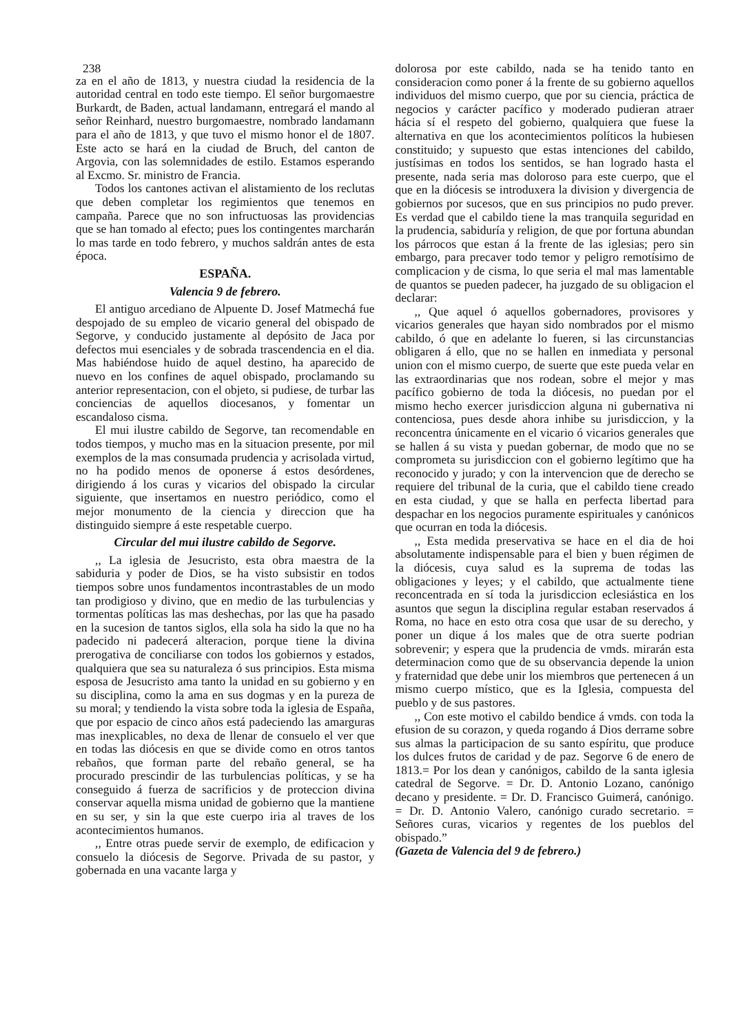238
za en el año de 1813, y nuestra ciudad la residencia de la autoridad central en todo este tiempo. El señor burgomaestre Burkardt, de Baden, actual landamann, entregará el mando al señor Reinhard, nuestro burgomaestre, nombrado landamann para el año de 1813, y que tuvo el mismo honor el de 1807. Este acto se hará en la ciudad de Bruch, del canton de Argovia, con las solemnidades de estilo. Estamos esperando al Excmo. Sr. ministro de Francia.
Todos los cantones activan el alistamiento de los reclutas que deben completar los regimientos que tenemos en campaña. Parece que no son infructuosas las providencias que se han tomado al efecto; pues los contingentes marcharán lo mas tarde en todo febrero, y muchos saldrán antes de esta época.
ESPAÑA.
Valencia 9 de febrero.
El antiguo arcediano de Alpuente D. Josef Matmechá fue despojado de su empleo de vicario general del obispado de Segorve, y conducido justamente al depósito de Jaca por defectos mui esenciales y de sobrada trascendencia en el dia. Mas habiéndose huido de aquel destino, ha aparecido de nuevo en los confines de aquel obispado, proclamando su anterior representacion, con el objeto, si pudiese, de turbar las conciencias de aquellos diocesanos, y fomentar un escandaloso cisma.
El mui ilustre cabildo de Segorve, tan recomendable en todos tiempos, y mucho mas en la situacion presente, por mil exemplos de la mas consumada prudencia y acrisolada virtud, no ha podido menos de oponerse á estos desórdenes, dirigiendo á los curas y vicarios del obispado la circular siguiente, que insertamos en nuestro periódico, como el mejor monumento de la ciencia y direccion que ha distinguido siempre á este respetable cuerpo.
Circular del mui ilustre cabildo de Segorve.
,, La iglesia de Jesucristo, esta obra maestra de la sabiduria y poder de Dios, se ha visto subsistir en todos tiempos sobre unos fundamentos incontrastables de un modo tan prodigioso y divino, que en medio de las turbulencias y tormentas políticas las mas deshechas, por las que ha pasado en la sucesion de tantos siglos, ella sola ha sido la que no ha padecido ni padecerá alteracion, porque tiene la divina prerogativa de conciliarse con todos los gobiernos y estados, qualquiera que sea su naturaleza ó sus principios. Esta misma esposa de Jesucristo ama tanto la unidad en su gobierno y en su disciplina, como la ama en sus dogmas y en la pureza de su moral; y tendiendo la vista sobre toda la iglesia de España, que por espacio de cinco años está padeciendo las amarguras mas inexplicables, no dexa de llenar de consuelo el ver que en todas las diócesis en que se divide como en otros tantos rebaños, que forman parte del rebaño general, se ha procurado prescindir de las turbulencias políticas, y se ha conseguido á fuerza de sacrificios y de proteccion divina conservar aquella misma unidad de gobierno que la mantiene en su ser, y sin la que este cuerpo iria al traves de los acontecimientos humanos.
,, Entre otras puede servir de exemplo, de edificacion y consuelo la diócesis de Segorve. Privada de su pastor, y gobernada en una vacante larga y
dolorosa por este cabildo, nada se ha tenido tanto en consideracion como poner á la frente de su gobierno aquellos individuos del mismo cuerpo, que por su ciencia, práctica de negocios y carácter pacífico y moderado pudieran atraer hácia sí el respeto del gobierno, qualquiera que fuese la alternativa en que los acontecimientos políticos la hubiesen constituido; y supuesto que estas intenciones del cabildo, justísimas en todos los sentidos, se han logrado hasta el presente, nada seria mas doloroso para este cuerpo, que el que en la diócesis se introduxera la division y divergencia de gobiernos por sucesos, que en sus principios no pudo prever. Es verdad que el cabildo tiene la mas tranquila seguridad en la prudencia, sabiduría y religion, de que por fortuna abundan los párrocos que estan á la frente de las iglesias; pero sin embargo, para precaver todo temor y peligro remotísimo de complicacion y de cisma, lo que seria el mal mas lamentable de quantos se pueden padecer, ha juzgado de su obligacion el declarar:
,, Que aquel ó aquellos gobernadores, provisores y vicarios generales que hayan sido nombrados por el mismo cabildo, ó que en adelante lo fueren, si las circunstancias obligaren á ello, que no se hallen en inmediata y personal union con el mismo cuerpo, de suerte que este pueda velar en las extraordinarias que nos rodean, sobre el mejor y mas pacífico gobierno de toda la diócesis, no puedan por el mismo hecho exercer jurisdiccion alguna ni gubernativa ni contenciosa, pues desde ahora inhibe su jurisdiccion, y la reconcentra únicamente en el vicario ó vicarios generales que se hallen á su vista y puedan gobernar, de modo que no se comprometa su jurisdiccion con el gobierno legítimo que ha reconocido y jurado; y con la intervencion que de derecho se requiere del tribunal de la curia, que el cabildo tiene creado en esta ciudad, y que se halla en perfecta libertad para despachar en los negocios puramente espirituales y canónicos que ocurran en toda la diócesis.
,, Esta medida preservativa se hace en el dia de hoi absolutamente indispensable para el bien y buen régimen de la diócesis, cuya salud es la suprema de todas las obligaciones y leyes; y el cabildo, que actualmente tiene reconcentrada en sí toda la jurisdiccion eclesiástica en los asuntos que segun la disciplina regular estaban reservados á Roma, no hace en esto otra cosa que usar de su derecho, y poner un dique á los males que de otra suerte podrian sobrevenir; y espera que la prudencia de vmds. mirarán esta determinacion como que de su observancia depende la union y fraternidad que debe unir los miembros que pertenecen á un mismo cuerpo místico, que es la Iglesia, compuesta del pueblo y de sus pastores.
,, Con este motivo el cabildo bendice á vmds. con toda la efusion de su corazon, y queda rogando á Dios derrame sobre sus almas la participacion de su santo espíritu, que produce los dulces frutos de caridad y de paz. Segorve 6 de enero de 1813.= Por los dean y canónigos, cabildo de la santa iglesia catedral de Segorve. = Dr. D. Antonio Lozano, canónigo decano y presidente. = Dr. D. Francisco Guimerá, canónigo. = Dr. D. Antonio Valero, canónigo curado secretario. = Señores curas, vicarios y regentes de los pueblos del obispado.”
(Gazeta de Valencia del 9 de febrero.)